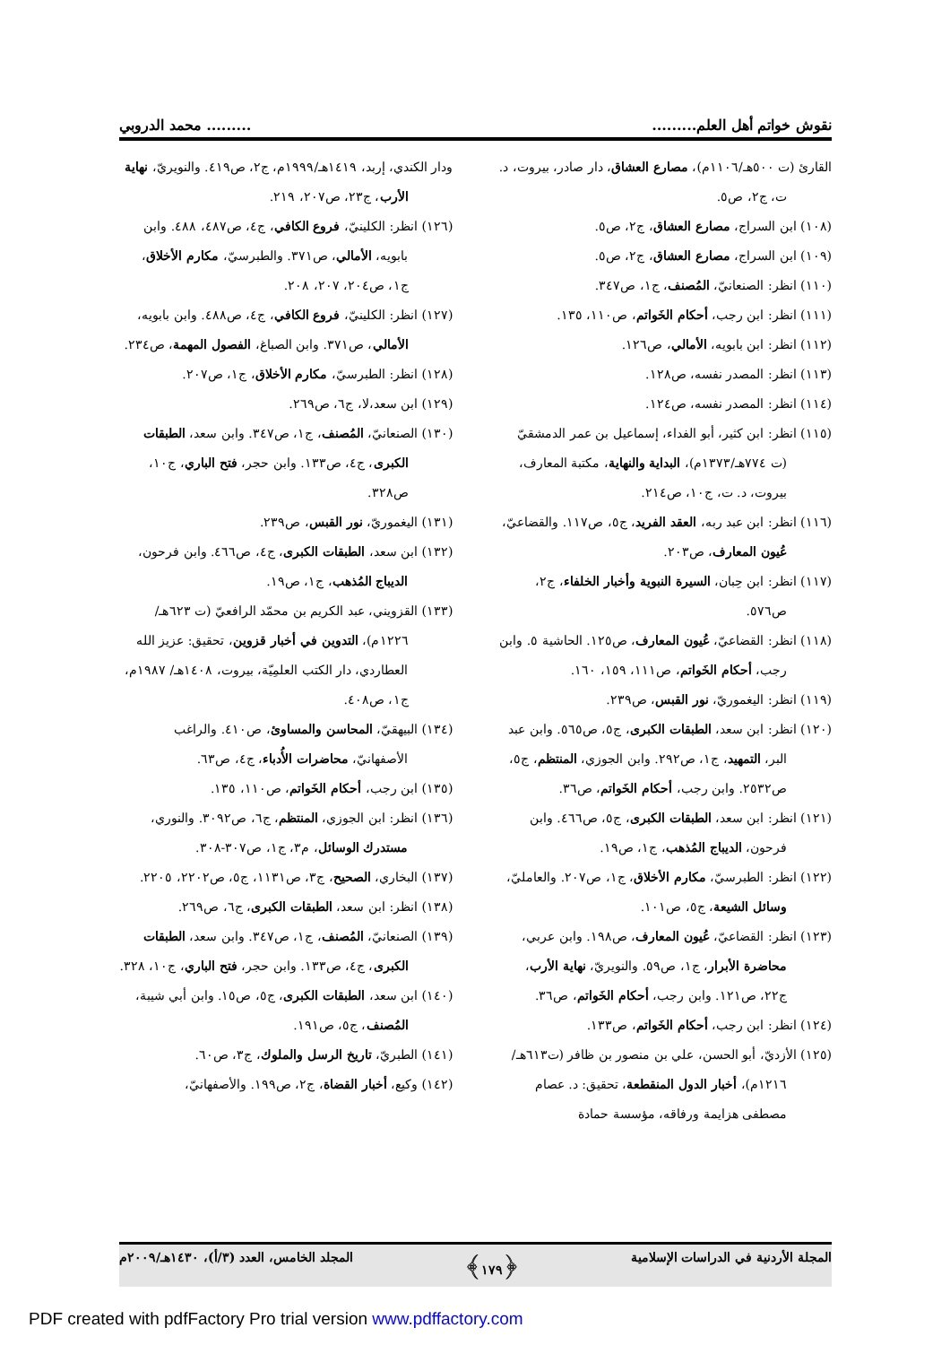نقوش خواتم أهل العلم.................. محمد الدروبي
القارئ (ت ٥٠٠هـ/١١٠٦م)، مصارع العشاق، دار صادر، بيروت، د. ت، ج٢، ص٥.
(١٠٨) ابن السراج، مصارع العشاق، ج٢، ص٥.
(١٠٩) ابن السراج، مصارع العشاق، ج٢، ص٥.
(١١٠) انظر: الصنعانيّ، المُصنف، ج١، ص٣٤٧.
(١١١) انظر: ابن رجب، أحكام الخَواتم، ص١١٠، ١٣٥.
(١١٢) انظر: ابن بابويه، الأمالي، ص١٢٦.
(١١٣) انظر: المصدر نفسه، ص١٢٨.
(١١٤) انظر: المصدر نفسه، ص١٢٤.
(١١٥) انظر: ابن كثير، أبو الفداء، إسماعيل بن عمر الدمشقيّ (ت ٧٧٤هـ/١٣٧٣م)، البداية والنهاية، مكتبة المعارف، بيروت، د. ت، ج١٠، ص٢١٤.
(١١٦) انظر: ابن عبد ربه، العقد الفريد، ج٥، ص١١٧. والقضاعيّ، عُيون المعارف، ص٢٠٣.
(١١٧) انظر: ابن حِبان، السيرة النبوية وأخبار الخلفاء، ج٢، ص٥٧٦.
(١١٨) انظر: القضاعيّ، عُيون المعارف، ص١٢٥. الحاشية ٥. وابن رجب، أحكام الخَواتم، ص١١١، ١٥٩، ١٦٠.
(١١٩) انظر: اليغموريّ، نور القبس، ص٢٣٩.
(١٢٠) انظر: ابن سعد، الطبقات الكبرى، ج٥، ص٥٦٥. وابن عبد البر، التمهيد، ج١، ص٢٩٢. وابن الجوزي، المنتظم، ج٥، ص٢٥٣٢. وابن رجب، أحكام الخَواتم، ص٣٦.
(١٢١) انظر: ابن سعد، الطبقات الكبرى، ج٥، ص٤٦٦. وابن فرحون، الديباج المُذهب، ج١، ص١٩.
(١٢٢) انظر: الطبرسيّ، مكارم الأخلاق، ج١، ص٢٠٧. والعامليّ، وسائل الشيعة، ج٥، ص١٠١.
(١٢٣) انظر: القضاعيّ، عُيون المعارف، ص١٩٨. وابن عربي، محاضرة الأبرار، ج١، ص٥٩. والنويريّ، نهاية الأرب، ج٢٢، ص١٢١. وابن رجب، أحكام الخَواتم، ص٣٦.
(١٢٤) انظر: ابن رجب، أحكام الخَواتم، ص١٣٣.
(١٢٥) الأزديّ، أبو الحسن، علي بن منصور بن ظافر (ت٦١٣هـ/١٢١٦م)، أخبار الدول المنقطعة، تحقيق: د. عصام مصطفى هزايمة ورفاقه، مؤسسة حمادة
ودار الكندي، إربد، ١٤١٩هـ/١٩٩٩م، ج٢، ص٤١٩. والنويريّ، نهاية الأرب، ج٢٣، ص٢٠٧، ٢١٩.
(١٢٦) انظر: الكلينيّ، فروع الكافي، ج٤، ص٤٨٧، ٤٨٨. وابن بابويه، الأمالي، ص٣٧١. والطبرسيّ، مكارم الأخلاق، ج١، ص٢٠٤، ٢٠٧، ٢٠٨.
(١٢٧) انظر: الكلينيّ، فروع الكافي، ج٤، ص٤٨٨. وابن بابويه، الأمالي، ص٣٧١. وابن الصباغ، الفصول المهمة، ص٢٣٤.
(١٢٨) انظر: الطبرسيّ، مكارم الأخلاق، ج١، ص٢٠٧.
(١٢٩) ابن سعد،لا، ج٦، ص٢٦٩.
(١٣٠) الصنعانيّ، المُصنف، ج١، ص٣٤٧. وابن سعد، الطبقات الكبرى، ج٤، ص١٣٣. وابن حجر، فتح الباري، ج١٠، ص٣٢٨.
(١٣١) اليغموريّ، نور القبس، ص٢٣٩.
(١٣٢) ابن سعد، الطبقات الكبرى، ج٤، ص٤٦٦. وابن فرحون، الديباج المُذهب، ج١، ص١٩.
(١٣٣) القزويني، عبد الكريم بن محمّد الرافعيّ (ت ٦٢٣هـ/ ١٢٢٦م)، التدوين في أخبار قزوين، تحقيق: عزيز الله العطاردي، دار الكتب العلمِيّة، بيروت، ١٤٠٨هـ/ ١٩٨٧م، ج١، ص٤٠٨.
(١٣٤) البيهقيّ، المحاسن والمساوئ، ص٤١٠. والراغب الأصفهانيّ، محاضرات الأُدباء، ج٤، ص٦٣.
(١٣٥) ابن رجب، أحكام الخَواتم، ص١١٠، ١٣٥.
(١٣٦) انظر: ابن الجوزي، المنتظم، ج٦، ص٣٠٩٢. والنوري، مستدرك الوسائل، م٣، ج١، ص٣٠٧-٣٠٨.
(١٣٧) البخاري، الصحيح، ج٣، ص١١٣١، ج٥، ص٢٢٠٢، ٢٢٠٥.
(١٣٨) انظر: ابن سعد، الطبقات الكبرى، ج٦، ص٢٦٩.
(١٣٩) الصنعانيّ، المُصنف، ج١، ص٣٤٧. وابن سعد، الطبقات الكبرى، ج٤، ص١٣٣. وابن حجر، فتح الباري، ج١٠، ٣٢٨.
(١٤٠) ابن سعد، الطبقات الكبرى، ج٥، ص١٥. وابن أبي شيبة، المُصنف، ج٥، ص١٩١.
(١٤١) الطبريّ، تاريخ الرسل والملوك، ج٣، ص٦٠.
(١٤٢) وكيع، أخبار القضاة، ج٢، ص١٩٩. والأصفهانيّ،
المجلة الأردنية في الدراسات الإسلامية ﴿١٧٩﴾ المجلد الخامس، العدد (٣/أ)، ١٤٣٠هـ/٢٠٠٩م
PDF created with pdfFactory Pro trial version www.pdffactory.com